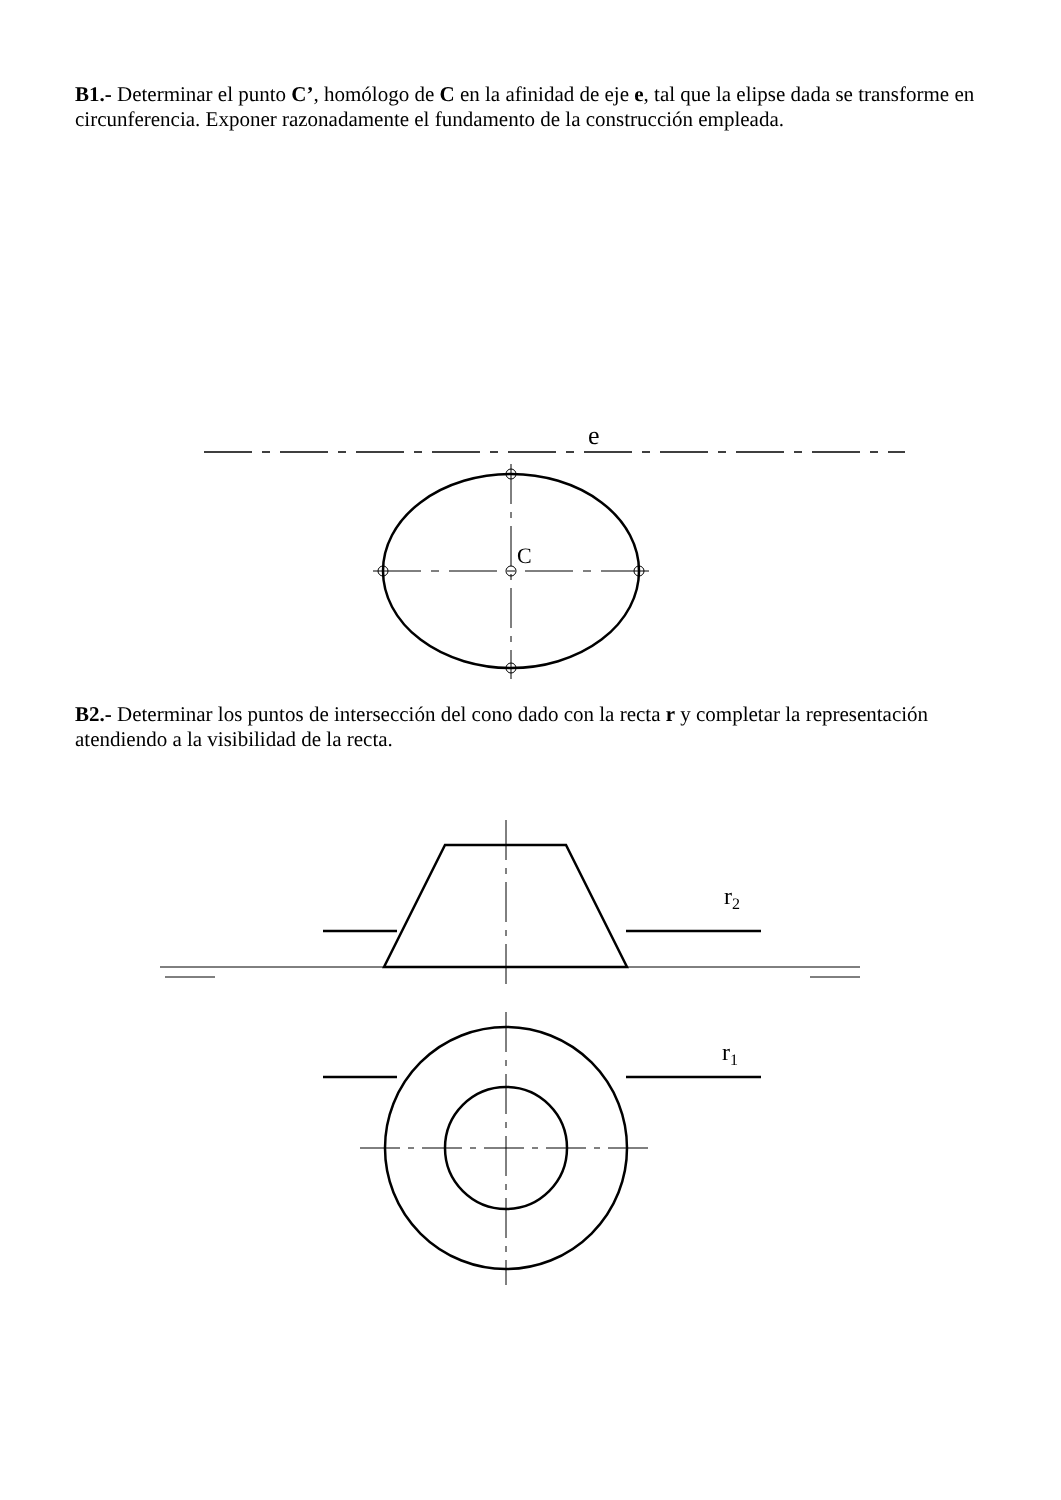B1.- Determinar el punto C’, homólogo de C en la afinidad de eje e, tal que la elipse dada se transforme en circunferencia. Exponer razonadamente el fundamento de la construcción empleada.
e
C
B2.- Determinar los puntos de intersección del cono dado con la recta r y completar la representación atendiendo a la visibilidad de la recta.
r2
r1